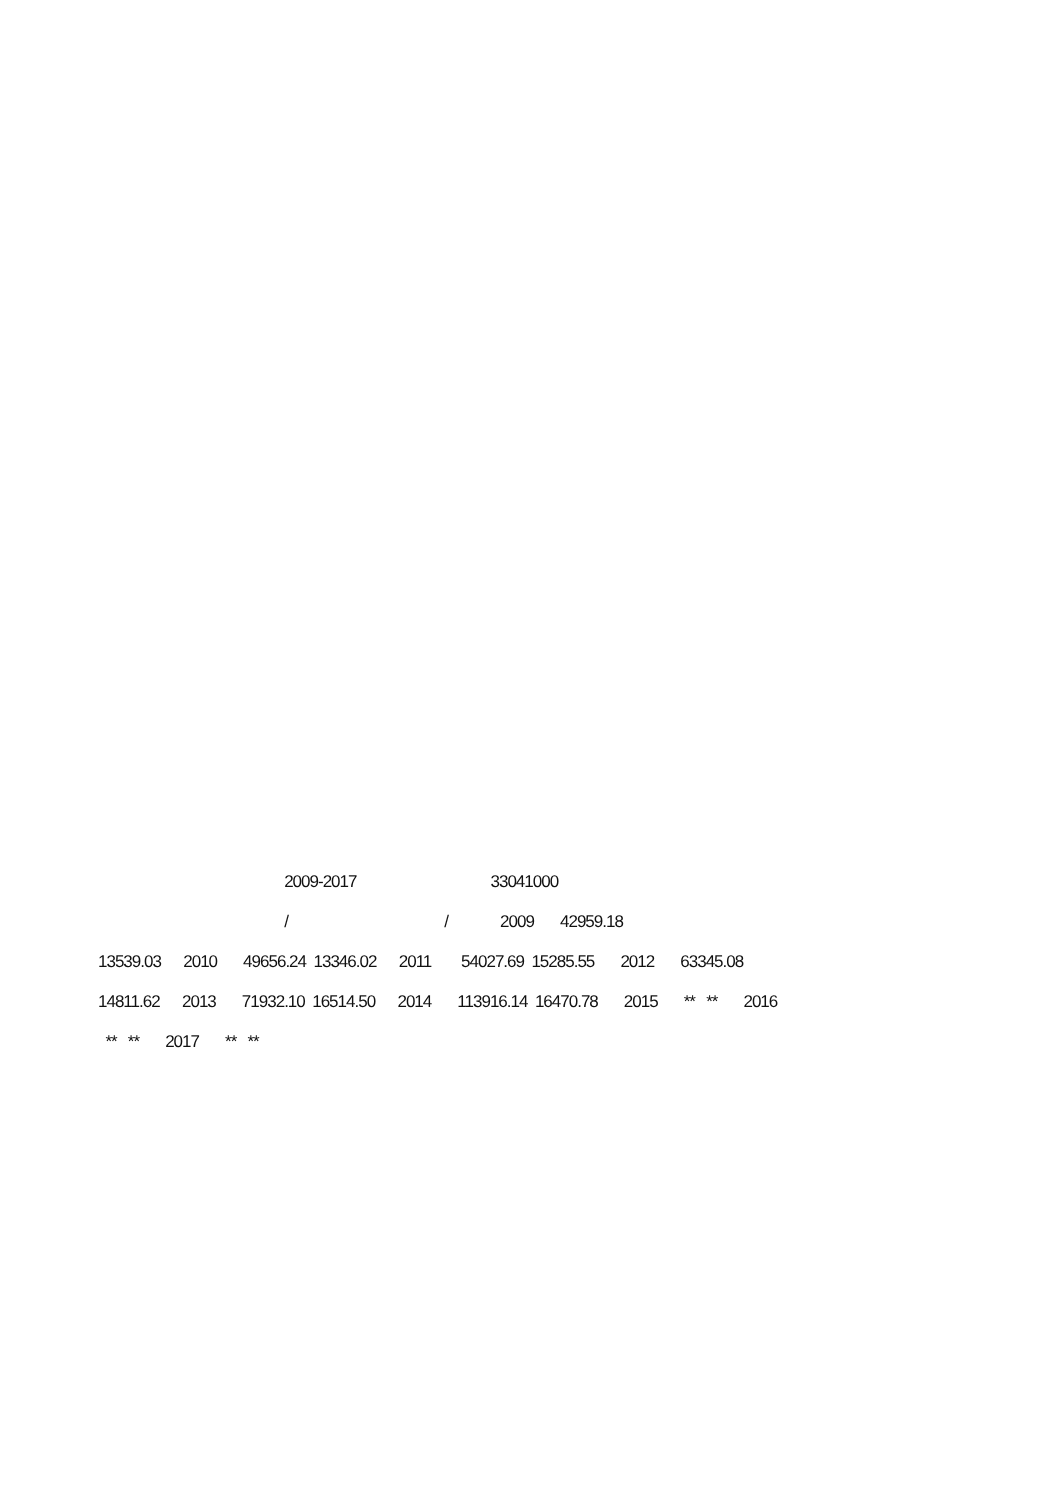2009-2017 33041000
/ / 2009 42959.18
13539.03 2010 49656.24 13346.02 2011 54027.69 15285.55 2012 63345.08
14811.62 2013 71932.10 16514.50 2014 113916.14 16470.78 2015 ** ** 2016
** ** 2017 ** **